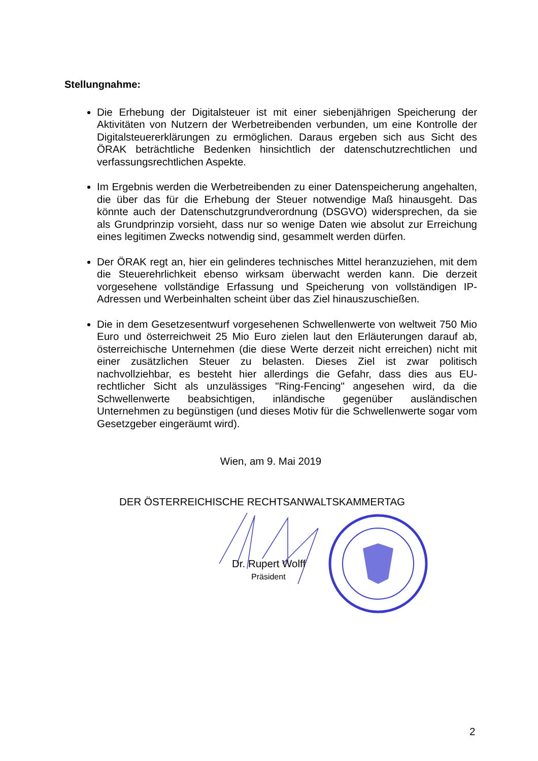Stellungnahme:
Die Erhebung der Digitalsteuer ist mit einer siebenjährigen Speicherung der Aktivitäten von Nutzern der Werbetreibenden verbunden, um eine Kontrolle der Digitalsteuererklärungen zu ermöglichen. Daraus ergeben sich aus Sicht des ÖRAK beträchtliche Bedenken hinsichtlich der datenschutzrechtlichen und verfassungsrechtlichen Aspekte.
Im Ergebnis werden die Werbetreibenden zu einer Datenspeicherung angehalten, die über das für die Erhebung der Steuer notwendige Maß hinausgeht. Das könnte auch der Datenschutzgrundverordnung (DSGVO) widersprechen, da sie als Grundprinzip vorsieht, dass nur so wenige Daten wie absolut zur Erreichung eines legitimen Zwecks notwendig sind, gesammelt werden dürfen.
Der ÖRAK regt an, hier ein gelinderes technisches Mittel heranzuziehen, mit dem die Steuerehrlichkeit ebenso wirksam überwacht werden kann. Die derzeit vorgesehene vollständige Erfassung und Speicherung von vollständigen IP-Adressen und Werbeinhalten scheint über das Ziel hinauszuschießen.
Die in dem Gesetzesentwurf vorgesehenen Schwellenwerte von weltweit 750 Mio Euro und österreichweit 25 Mio Euro zielen laut den Erläuterungen darauf ab, österreichische Unternehmen (die diese Werte derzeit nicht erreichen) nicht mit einer zusätzlichen Steuer zu belasten. Dieses Ziel ist zwar politisch nachvollziehbar, es besteht hier allerdings die Gefahr, dass dies aus EU-rechtlicher Sicht als unzulässiges "Ring-Fencing" angesehen wird, da die Schwellenwerte beabsichtigen, inländische gegenüber ausländischen Unternehmen zu begünstigen (und dieses Motiv für die Schwellenwerte sogar vom Gesetzgeber eingeräumt wird).
Wien, am 9. Mai 2019
DER ÖSTERREICHISCHE RECHTSANWALTSKAMMERTAG
Dr. Rupert Wolff
Präsident
2